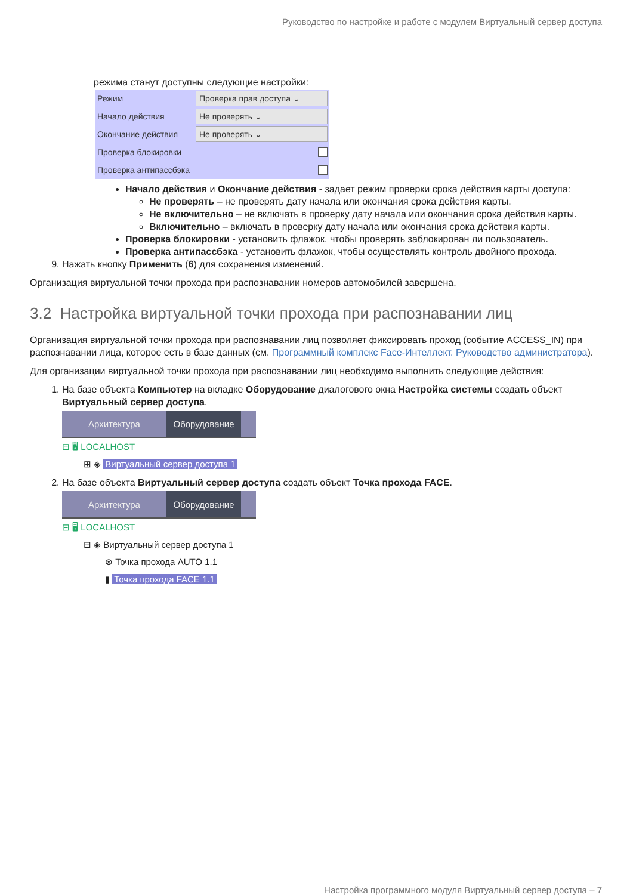Руководство по настройке и работе с модулем Виртуальный сервер доступа
режима станут доступны следующие настройки:
Режим Проверка прав доступа ⌄
Начало действия Не проверять ⌄
Окончание действия Не проверять ⌄
Проверка блокировки
Проверка антипассбэка
Начало действия и Окончание действия - задает режим проверки срока действия карты доступа:
Не проверять – не проверять дату начала или окончания срока действия карты.
Не включительно – не включать в проверку дату начала или окончания срока действия карты.
Включительно – включать в проверку дату начала или окончания срока действия карты.
Проверка блокировки - установить флажок, чтобы проверять заблокирован ли пользователь.
Проверка антипассбэка - установить флажок, чтобы осуществлять контроль двойного прохода.
9. Нажать кнопку Применить (6) для сохранения изменений.
Организация виртуальной точки прохода при распознавании номеров автомобилей завершена.
3.2 Настройка виртуальной точки прохода при распознавании лиц
Организация виртуальной точки прохода при распознавании лиц позволяет фиксировать проход (событие ACCESS_IN) при распознавании лица, которое есть в базе данных (см. Программный комплекс Face-Интеллект. Руководство администратора).
Для организации виртуальной точки прохода при распознавании лиц необходимо выполнить следующие действия:
1. На базе объекта Компьютер на вкладке Оборудование диалогового окна Настройка системы создать объект Виртуальный сервер доступа.
Архитектура Оборудование
⊟ 🖥 LOCALHOST
⊞ ◈ Виртуальный сервер доступа 1
2. На базе объекта Виртуальный сервер доступа создать объект Точка прохода FACE.
Архитектура Оборудование
⊟ 🖥 LOCALHOST
⊟ ◈ Виртуальный сервер доступа 1
⊗ Точка прохода AUTO 1.1
▮ Точка прохода FACE 1.1
Настройка программного модуля Виртуальный сервер доступа – 7